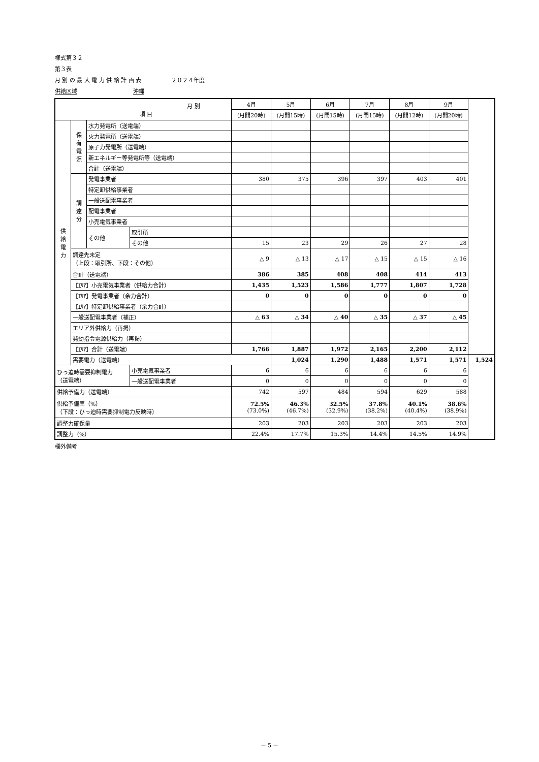様式第３２
第３表
月 別 の 最 大 電 力 供 給 計 画 表 　　　　　２０２４年度
供給区域　　　　　　　　　　沖縄
| 月 別 項 目 | | | | 4月 | 5月 | 6月 | 7月 | 8月 | 9月 | |
| --- | --- | --- | --- | --- | --- | --- | --- | --- | --- | --- |
| | | | | (月間20時) | (月間15時) | (月間15時) | (月間15時) | (月間12時) | (月間20時) | |
| 供 給 電 力 | 保 有 電 源 | 水力発電所（送電端） | | | | | | | | |
| | | 火力発電所（送電端） | | | | | | | | |
| | | 原子力発電所（送電端） | | | | | | | | |
| | | 新エネルギー等発電所等（送電端） | | | | | | | | |
| | | 合計（送電端） | | | | | | | | |
| | 調 達 分 | 発電事業者 | | 380 | 375 | 396 | 397 | 403 | 401 | |
| | | 特定卸供給事業者 | | | | | | | | |
| | | 一般送配電事業者 | | | | | | | | |
| | | 配電事業者 | | | | | | | | |
| | | 小売電気事業者 | | | | | | | | |
| | | その他 | 取引所 | | | | | | | |
| | | | その他 | 15 | 23 | 29 | 26 | 27 | 28 | |
| | 調達先未定 （上段：取引所、下段：その他） | | | △ 9 | △ 13 | △ 17 | △ 15 | △ 15 | △ 16 | |
| | 合計（送電端） | | | 386 | 385 | 408 | 408 | 414 | 413 | |
| | 【ｴﾘｱ】小売電気事業者（供給力合計） | | | 1,435 | 1,523 | 1,586 | 1,777 | 1,807 | 1,728 | |
| | 【ｴﾘｱ】発電事業者（余力合計） | | | 0 | 0 | 0 | 0 | 0 | 0 | |
| | 【ｴﾘｱ】特定卸供給事業者（余力合計） | | | | | | | | | |
| | 一般送配電事業者（補正） | | | △ 63 | △ 34 | △ 40 | △ 35 | △ 37 | △ 45 | |
| | エリア外供給力（再掲） | | | | | | | | | |
| | 発動指令電源供給力（再掲） | | | | | | | | | |
| | 【ｴﾘｱ】合計（送電端） | | | 1,766 | 1,887 | 1,972 | 2,165 | 2,200 | 2,112 | |
| | 需要電力（送電端） | | | | 1,024 | 1,290 | 1,488 | 1,571 | 1,571 | 1,524 |
| ひっ迫時需要抑制電力 （送電端） | | | 小売電気事業者 | 6 | 6 | 6 | 6 | 6 | 6 | |
| | | | 一般送配電事業者 | 0 | 0 | 0 | 0 | 0 | 0 | |
| 供給予備力（送電端） | | | | 742 | 597 | 484 | 594 | 629 | 588 | |
| 供給予備率（%） （下段：ひっ迫時需要抑制電力反映時） | | | | 72.5% (73.0%) | 46.3% (46.7%) | 32.5% (32.9%) | 37.8% (38.2%) | 40.1% (40.4%) | 38.6% (38.9%) | |
| 調整力確保量 | | | | 203 | 203 | 203 | 203 | 203 | 203 | |
| 調整力（%） | | | | 22.4% | 17.7% | 15.3% | 14.4% | 14.5% | 14.9% | |
欄外備考
－ 5 －